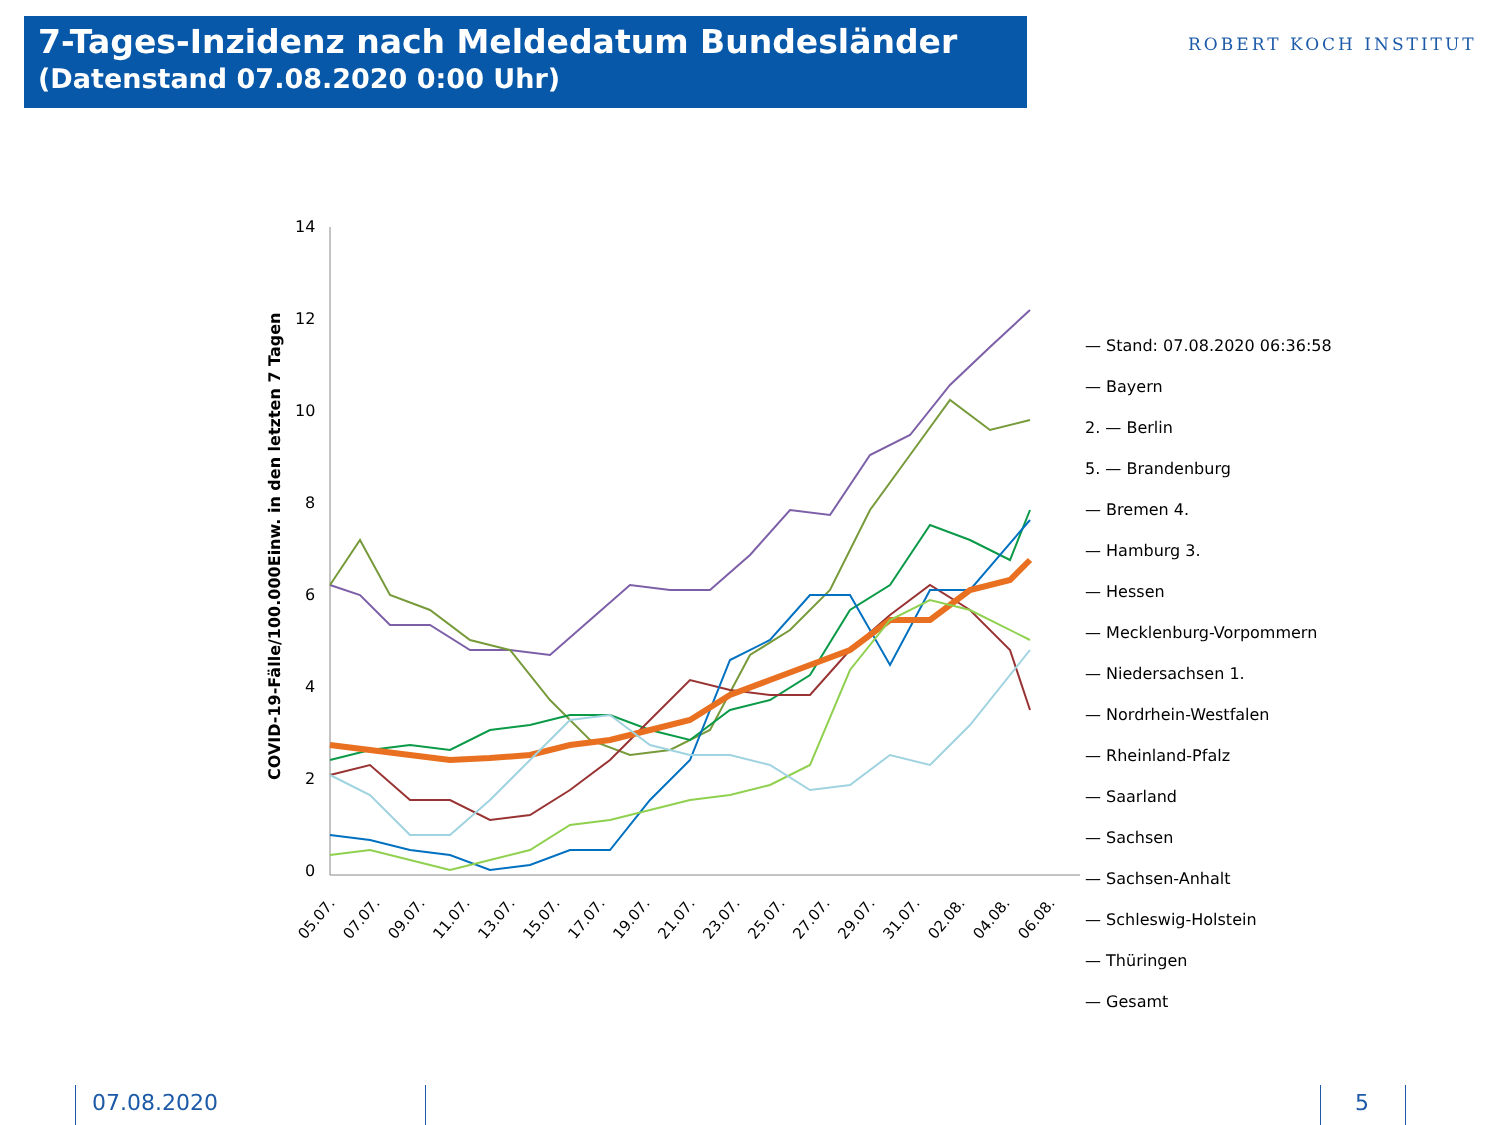7-Tages-Inzidenz nach Meldedatum Bundesländer
(Datenstand 07.08.2020 0:00 Uhr)
ROBERT KOCH INSTITUT
COVID-19-Fälle/100.000Einw. in den letzten 7 Tagen
14
12
10
8
6
4
2
0
05.07.
07.07.
09.07.
11.07.
13.07.
15.07.
17.07.
19.07.
21.07.
23.07.
25.07.
27.07.
29.07.
31.07.
02.08.
04.08.
06.08.
— Stand: 07.08.2020 06:36:58
— Bayern
2. — Berlin
5. — Brandenburg
— Bremen 4.
— Hamburg 3.
— Hessen
— Mecklenburg-Vorpommern
— Niedersachsen 1.
— Nordrhein-Westfalen
— Rheinland-Pfalz
— Saarland
— Sachsen
— Sachsen-Anhalt
— Schleswig-Holstein
— Thüringen
— Gesamt
07.08.2020 5